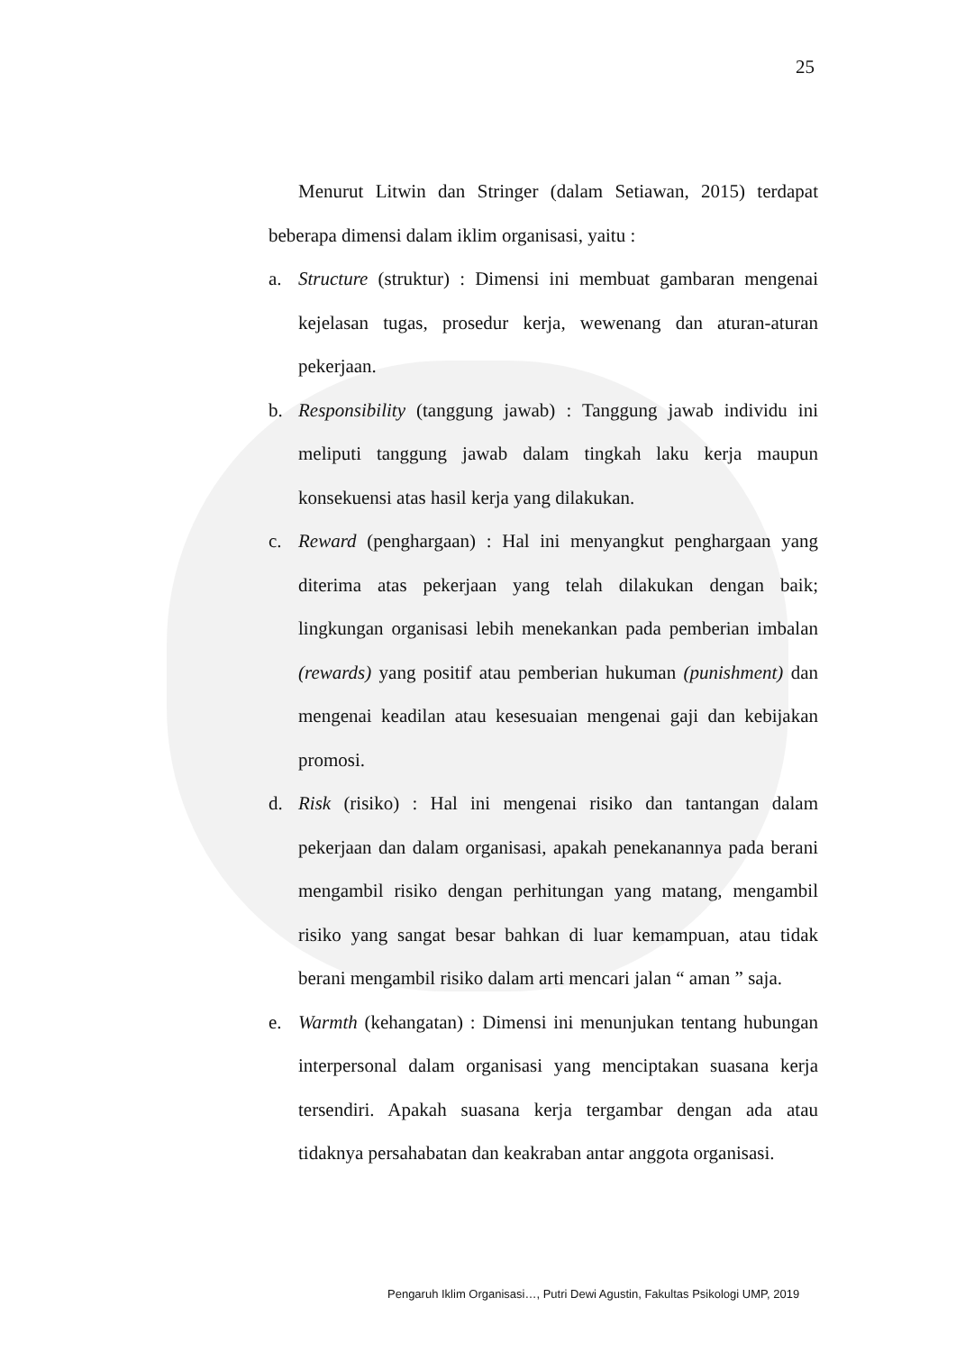25
Menurut Litwin dan Stringer (dalam Setiawan, 2015) terdapat beberapa dimensi dalam iklim organisasi, yaitu :
a. Structure (struktur) : Dimensi ini membuat gambaran mengenai kejelasan tugas, prosedur kerja, wewenang dan aturan-aturan pekerjaan.
b. Responsibility (tanggung jawab) : Tanggung jawab individu ini meliputi tanggung jawab dalam tingkah laku kerja maupun konsekuensi atas hasil kerja yang dilakukan.
c. Reward (penghargaan) : Hal ini menyangkut penghargaan yang diterima atas pekerjaan yang telah dilakukan dengan baik; lingkungan organisasi lebih menekankan pada pemberian imbalan (rewards) yang positif atau pemberian hukuman (punishment) dan mengenai keadilan atau kesesuaian mengenai gaji dan kebijakan promosi.
d. Risk (risiko) : Hal ini mengenai risiko dan tantangan dalam pekerjaan dan dalam organisasi, apakah penekanannya pada berani mengambil risiko dengan perhitungan yang matang, mengambil risiko yang sangat besar bahkan di luar kemampuan, atau tidak berani mengambil risiko dalam arti mencari jalan “ aman ” saja.
e. Warmth (kehangatan) : Dimensi ini menunjukan tentang hubungan interpersonal dalam organisasi yang menciptakan suasana kerja tersendiri. Apakah suasana kerja tergambar dengan ada atau tidaknya persahabatan dan keakraban antar anggota organisasi.
Pengaruh Iklim Organisasi…, Putri Dewi Agustin, Fakultas Psikologi UMP, 2019